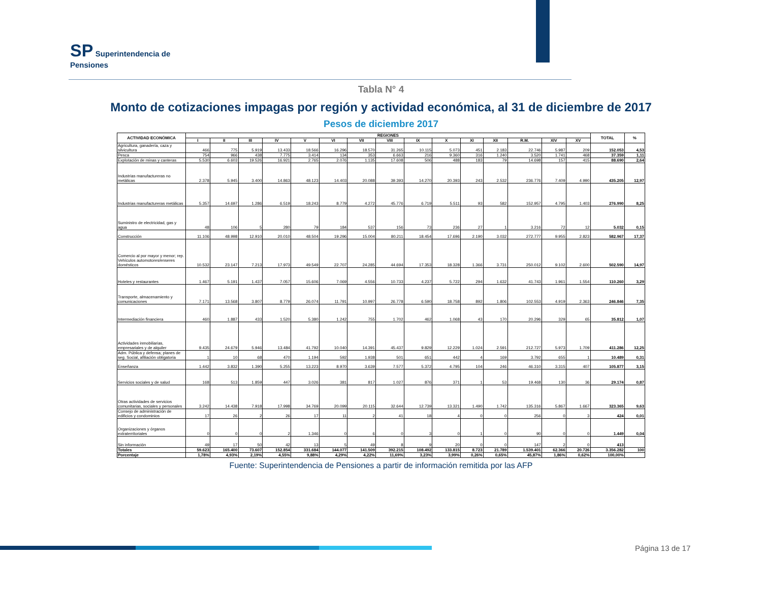SP Superintendencia de
Pensiones
Tabla N° 4
Monto de cotizaciones impagas por región y actividad económica, al 31 de diciembre de 2017
Pesos de diciembre 2017
| ACTIVIDAD ECONÓMICA | REGIONES | | | | | | | | | | | | | | | TOTAL | % |
| --- | --- | --- | --- | --- | --- | --- | --- | --- | --- | --- | --- | --- | --- | --- | --- | --- | --- |
| | I | II | III | IV | V | VI | VII | VIII | IX | X | XI | XII | R.M. | XIV | XV | | |
| Agricultura, ganadería, caza y silvicultura | 466 | 775 | 5.919 | 13.433 | 18.566 | 16.296 | 18.570 | 31.265 | 10.115 | 5.073 | 451 | 2.183 | 22.746 | 5.987 | 209 | 152.053 | 4,53 |
| Pesca | 754 | 966 | 438 | 7.775 | 3.414 | 134 | 353 | 6.663 | 216 | 9.360 | 316 | 1.240 | 3.520 | 1.741 | 468 | 37.359 | 1,11 |
| Explotación de minas y canteras | 5.530 | 6.603 | 19.526 | 16.921 | 2.765 | 2.076 | 1.135 | 17.608 | 506 | 488 | 183 | 79 | 14.698 | 157 | 415 | 88.690 | 2,64 |
| Industrias manufactureras no metálicas | 2.378 | 5.945 | 3.400 | 14.863 | 48.123 | 14.403 | 20.088 | 39.393 | 14.270 | 20.393 | 243 | 2.532 | 236.776 | 7.409 | 4.990 | 435.205 | 12,97 |
| Industrias manufactureras metálicas | 5.357 | 14.697 | 1.286 | 6.519 | 18.243 | 8.779 | 4.272 | 45.776 | 6.719 | 5.511 | 93 | 582 | 152.957 | 4.795 | 1.403 | 276.990 | 8,25 |
| Suministro de electricidad, gas y agua | 48 | 106 | 5 | 280 | 79 | 184 | 537 | 156 | 73 | 236 | 27 | 1 | 3.216 | 72 | 12 | 5.032 | 0,15 |
| Construcción | 11.106 | 48.998 | 12.910 | 20.010 | 48.504 | 19.296 | 15.004 | 80.211 | 18.454 | 17.696 | 2.190 | 3.032 | 272.777 | 9.955 | 2.823 | 582.967 | 17,37 |
| Comercio al por mayor y menor; rep. Vehículos automotores/enseres domésticos | 10.532 | 23.147 | 7.213 | 17.973 | 49.549 | 22.707 | 24.285 | 44.694 | 17.353 | 18.328 | 1.366 | 3.731 | 250.012 | 9.102 | 2.600 | 502.590 | 14,97 |
| Hoteles y restaurantes | 1.467 | 5.191 | 1.437 | 7.057 | 15.606 | 7.069 | 4.556 | 10.733 | 4.237 | 5.722 | 294 | 1.632 | 41.743 | 1.961 | 1.554 | 110.260 | 3,29 |
| Transporte, almacenamiento y comunicaciones | 7.171 | 13.568 | 3.807 | 8.779 | 26.074 | 11.791 | 10.997 | 26.778 | 6.590 | 18.758 | 892 | 1.806 | 102.553 | 4.919 | 2.363 | 246.846 | 7,35 |
| Intermediación financiera | 460 | 1.887 | 433 | 1.520 | 5.380 | 1.242 | 755 | 1.702 | 462 | 1.068 | 43 | 170 | 20.296 | 329 | 65 | 35.812 | 1,07 |
| Actividades inmobiliarias, empresariales y de alquiler | 9.435 | 24.679 | 5.946 | 13.484 | 41.792 | 10.040 | 14.391 | 45.437 | 9.829 | 12.229 | 1.024 | 2.591 | 212.727 | 5.973 | 1.709 | 411.286 | 12,25 |
| Adm. Pública y defensa; planes de seg. Social, afiliación obligatoria | 1 | 10 | 68 | 470 | 1.194 | 592 | 1.938 | 501 | 651 | 442 | 4 | 169 | 3.792 | 655 | 1 | 10.489 | 0,31 |
| Enseñanza | 1.442 | 3.832 | 1.390 | 5.255 | 13.223 | 8.970 | 3.639 | 7.577 | 5.372 | 4.795 | 104 | 246 | 46.310 | 3.315 | 407 | 105.877 | 3,15 |
| Servicios sociales y de salud | 168 | 513 | 1.859 | 447 | 3.026 | 381 | 817 | 1.027 | 876 | 371 | 1 | 53 | 19.468 | 130 | 36 | 29.174 | 0,87 |
| Otras actividades de servicios comunitarias, sociales y personales | 3.242 | 14.438 | 7.918 | 17.998 | 34.769 | 20.099 | 20.115 | 32.644 | 12.739 | 13.321 | 1.490 | 1.742 | 135.316 | 5.867 | 1.667 | 323.365 | 9,63 |
| Consejo de administración de edificios y condominios | 17 | 26 | 2 | 26 | 17 | 11 | 2 | 41 | 18 | 4 | 0 | 0 | 256 | 0 | 3 | 424 | 0,01 |
| Organizaciones y órganos extraterritoriales | 0 | 0 | 0 | 2 | 1.346 | 0 | 6 | 0 | 3 | 0 | 1 | 0 | 90 | 0 | 0 | 1.449 | 0,04 |
| Sin información | 49 | 17 | 50 | 42 | 13 | 5 | 49 | 8 | 9 | 20 | 0 | 0 | 147 | 2 | 0 | 413 | |
| Totales | 59.623 | 165.400 | 73.607 | 152.854 | 331.684 | 144.077 | 141.509 | 392.215 | 108.492 | 133.815 | 8.723 | 21.789 | 1.539.401 | 62.366 | 20.726 | 3.356.282 | 100 |
| Porcentaje | 1,78% | 4,93% | 2,19% | 4,55% | 9,88% | 4,29% | 4,22% | 11,69% | 3,23% | 3,99% | 0,26% | 0,65% | 45,87% | 1,86% | 0,62% | 100,00% | |
Fuente: Superintendencia de Pensiones a partir de información remitida por las AFP
Página 13 de 17